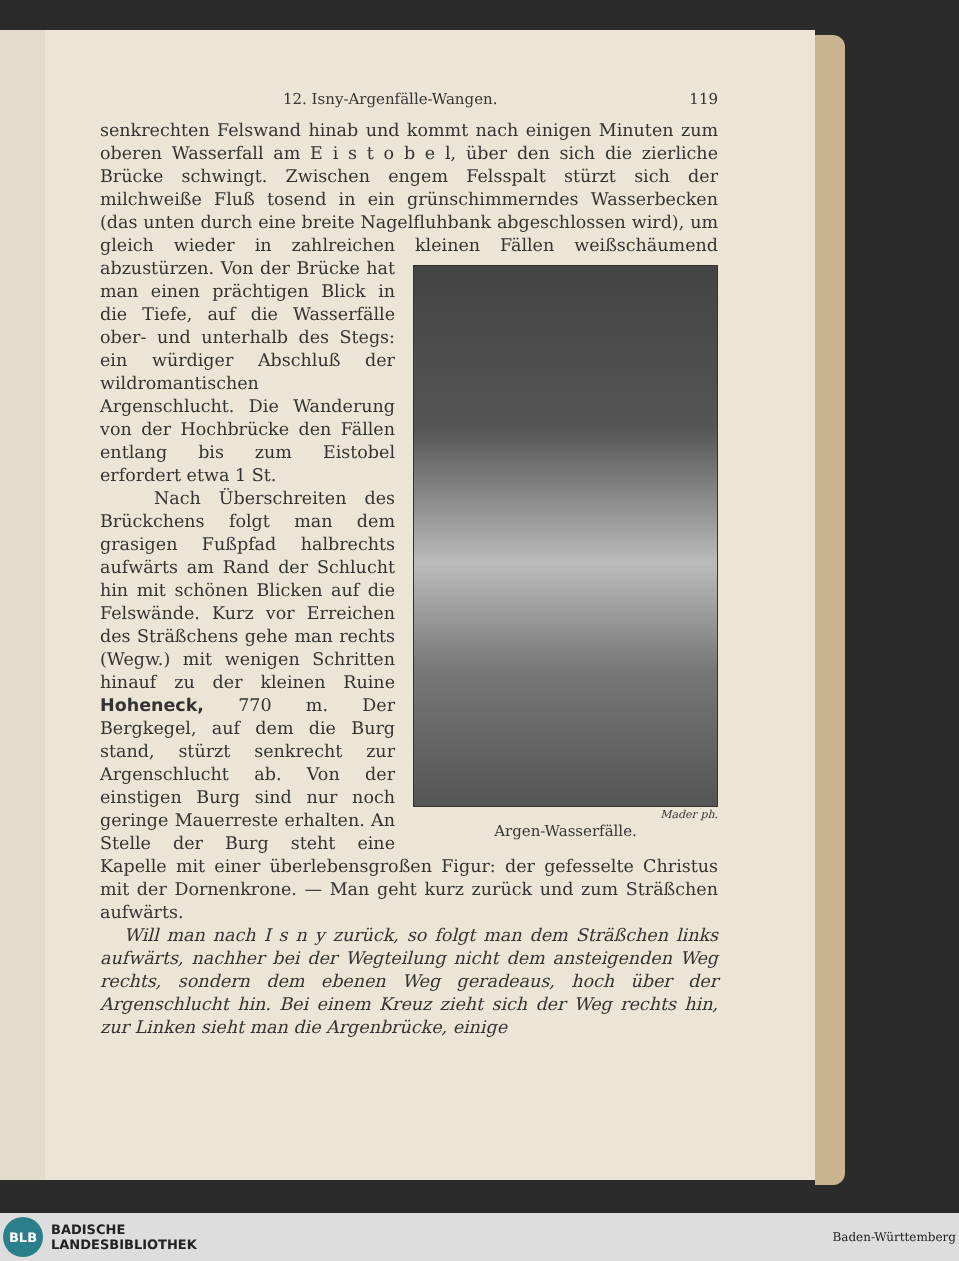12. Isny-Argenfälle-Wangen. 119
senkrechten Felswand hinab und kommt nach einigen Minuten zum oberen Wasserfall am E i s t o b e l, über den sich die zierliche Brücke schwingt. Zwischen engem Felsspalt stürzt sich der milchweiße Fluß tosend in ein grünschimmerndes Wasserbecken (das unten durch eine breite Nagelfluhbank abgeschlossen wird), um gleich wieder in zahlreichen kleinen Fällen weißschäumend
Mader ph.
Argen-Wasserfälle.
abzustürzen. Von der Brücke hat man einen prächtigen Blick in die Tiefe, auf die Wasserfälle ober- und unterhalb des Stegs: ein würdiger Abschluß der wildromantischen Argenschlucht. Die Wanderung von der Hochbrücke den Fällen entlang bis zum Eistobel erfordert etwa 1 St.
Nach Überschreiten des Brückchens folgt man dem grasigen Fußpfad halbrechts aufwärts am Rand der Schlucht hin mit schönen Blicken auf die Felswände. Kurz vor Erreichen des Sträßchens gehe man rechts (Wegw.) mit wenigen Schritten hinauf zu der kleinen Ruine Hoheneck, 770 m. Der Bergkegel, auf dem die Burg stand, stürzt senkrecht zur Argenschlucht ab. Von der einstigen Burg sind nur noch geringe Mauerreste erhalten. An Stelle der Burg steht eine Kapelle mit einer überlebensgroßen Figur: der gefesselte Christus mit der Dornenkrone. — Man geht kurz zurück und zum Sträßchen aufwärts.
Will man nach I s n y zurück, so folgt man dem Sträßchen links aufwärts, nachher bei der Wegteilung nicht dem ansteigenden Weg rechts, sondern dem ebenen Weg geradeaus, hoch über der Argenschlucht hin. Bei einem Kreuz zieht sich der Weg rechts hin, zur Linken sieht man die Argenbrücke, einige
BLB
BADISCHE
LANDESBIBLIOTHEK
Baden-Württemberg